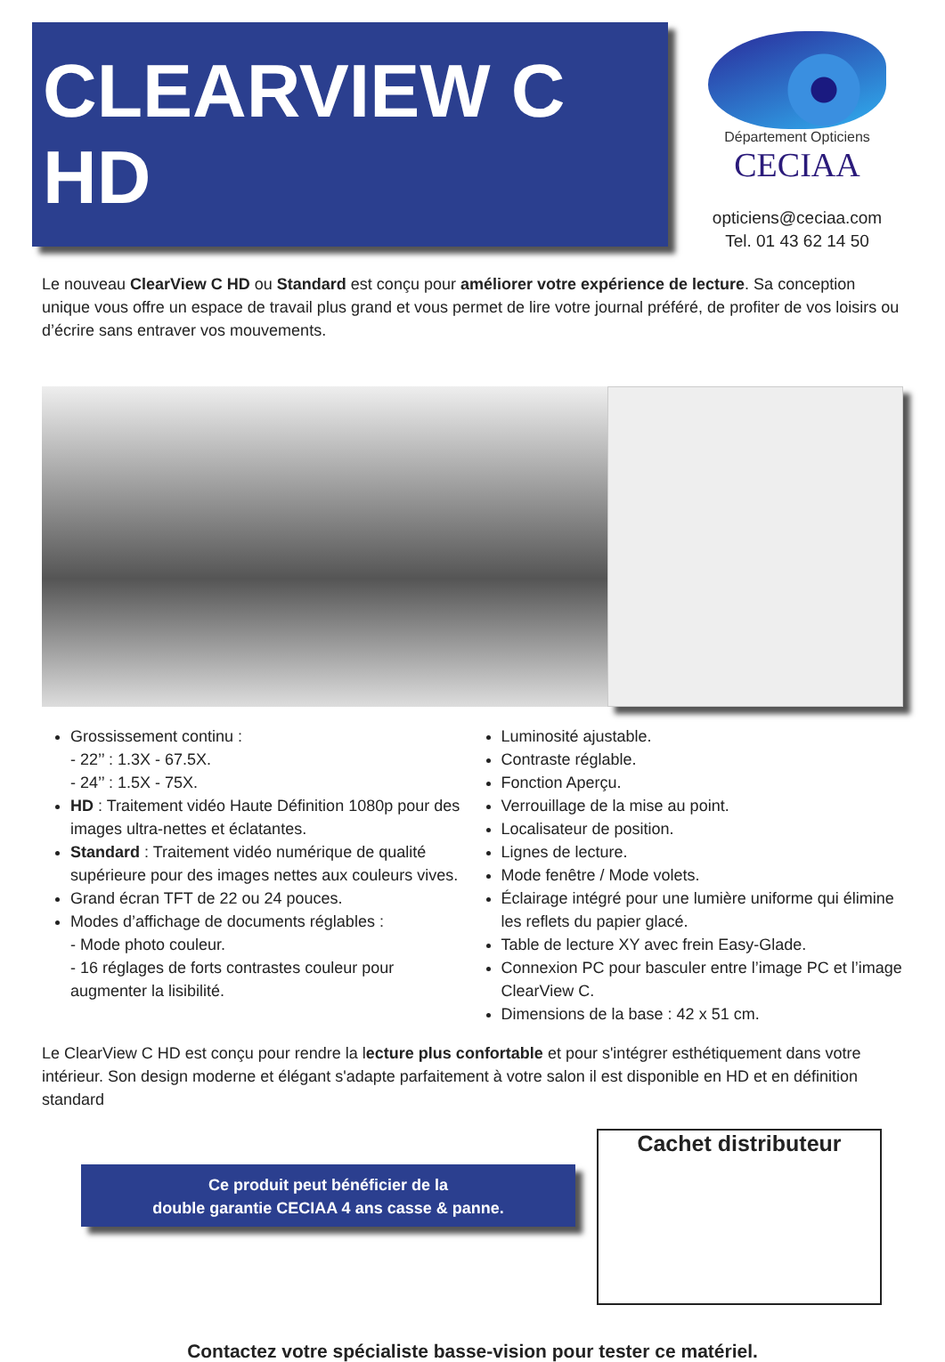CLEARVIEW C HD
Département Opticiens
CECIAA
opticiens@ceciaa.com
Tel. 01 43 62 14 50
Le nouveau ClearView C HD ou Standard est conçu pour améliorer votre expérience de lecture. Sa conception unique vous offre un espace de travail plus grand et vous permet de lire votre journal préféré, de profiter de vos loisirs ou d’écrire sans entraver vos mouvements.
Grossissement continu :
- 22’’ : 1.3X - 67.5X.
- 24’’ : 1.5X - 75X.
HD : Traitement vidéo Haute Définition 1080p pour des images ultra-nettes et éclatantes.
Standard : Traitement vidéo numérique de qualité supérieure pour des images nettes aux couleurs vives.
Grand écran TFT de 22 ou 24 pouces.
Modes d’affichage de documents réglables :
- Mode photo couleur.
- 16 réglages de forts contrastes couleur pour augmenter la lisibilité.
Luminosité ajustable.
Contraste réglable.
Fonction Aperçu.
Verrouillage de la mise au point.
Localisateur de position.
Lignes de lecture.
Mode fenêtre / Mode volets.
Éclairage intégré pour une lumière uniforme qui élimine les reflets du papier glacé.
Table de lecture XY avec frein Easy-Glade.
Connexion PC pour basculer entre l’image PC et l’image ClearView C.
Dimensions de la base : 42 x 51 cm.
Le ClearView C HD est conçu pour rendre la lecture plus confortable et pour s'intégrer esthétiquement dans votre intérieur. Son design moderne et élégant s'adapte parfaitement à votre salon il est disponible en HD et en définition standard
Ce produit peut bénéficier de la
double garantie CECIAA 4 ans casse & panne.
Cachet distributeur
Contactez votre spécialiste basse-vision pour tester ce matériel.